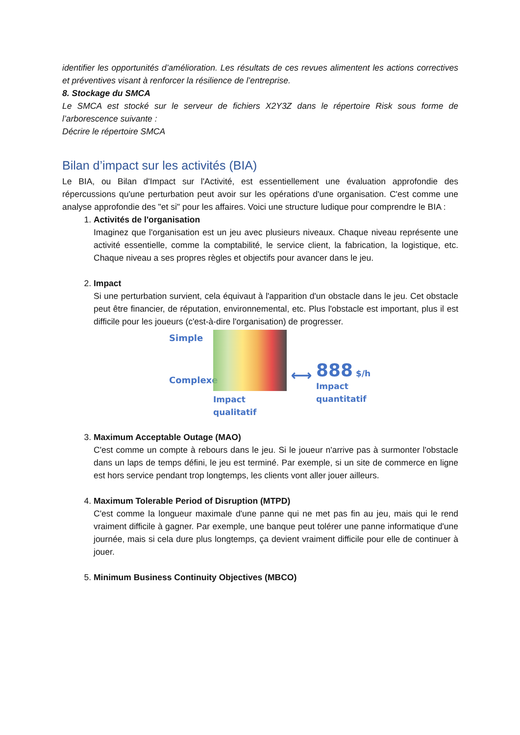identifier les opportunités d’amélioration. Les résultats de ces revues alimentent les actions correctives et préventives visant à renforcer la résilience de l’entreprise.
8. Stockage du SMCA
Le SMCA est stocké sur le serveur de fichiers X2Y3Z dans le répertoire Risk sous forme de l’arborescence suivante :
Décrire le répertoire SMCA
Bilan d’impact sur les activités (BIA)
Le BIA, ou Bilan d'Impact sur l'Activité, est essentiellement une évaluation approfondie des répercussions qu'une perturbation peut avoir sur les opérations d'une organisation. C'est comme une analyse approfondie des "et si" pour les affaires. Voici une structure ludique pour comprendre le BIA :
1.
Activités de l'organisation
Imaginez que l'organisation est un jeu avec plusieurs niveaux. Chaque niveau représente une activité essentielle, comme la comptabilité, le service client, la fabrication, la logistique, etc. Chaque niveau a ses propres règles et objectifs pour avancer dans le jeu.
2.
Impact
Si une perturbation survient, cela équivaut à l'apparition d'un obstacle dans le jeu. Cet obstacle peut être financier, de réputation, environnemental, etc. Plus l'obstacle est important, plus il est difficile pour les joueurs (c'est-à-dire l'organisation) de progresser.
Simple
Complexe
Impact
qualitatif
⟷
888 $/h
Impact
quantitatif
3.
Maximum Acceptable Outage (MAO)
C'est comme un compte à rebours dans le jeu. Si le joueur n'arrive pas à surmonter l'obstacle dans un laps de temps défini, le jeu est terminé. Par exemple, si un site de commerce en ligne est hors service pendant trop longtemps, les clients vont aller jouer ailleurs.
4.
Maximum Tolerable Period of Disruption (MTPD)
C'est comme la longueur maximale d'une panne qui ne met pas fin au jeu, mais qui le rend vraiment difficile à gagner. Par exemple, une banque peut tolérer une panne informatique d'une journée, mais si cela dure plus longtemps, ça devient vraiment difficile pour elle de continuer à jouer.
5.
Minimum Business Continuity Objectives (MBCO)